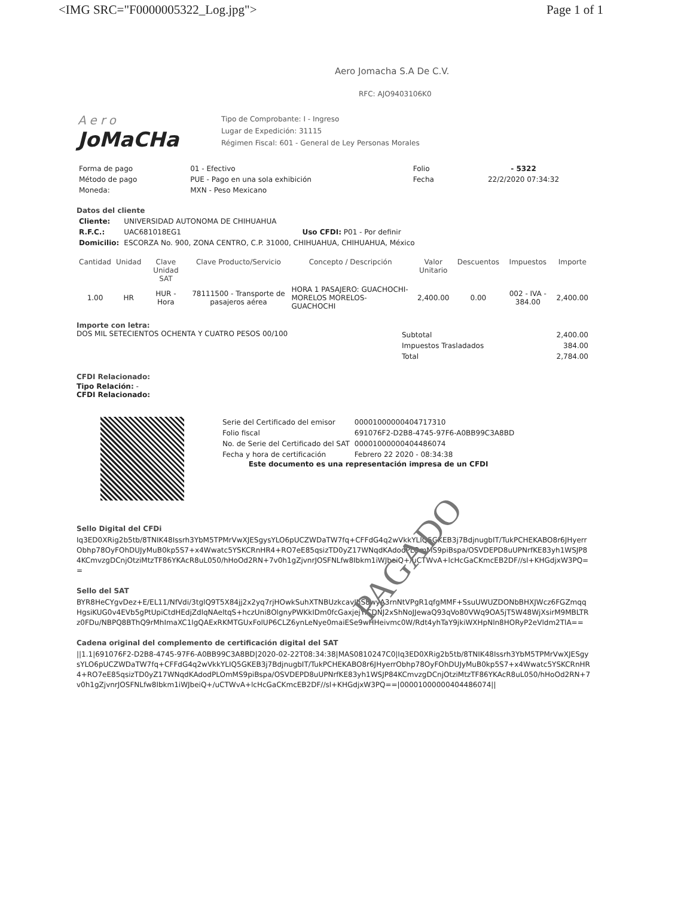<IMG SRC="F0000005322_Log.jpg"> Page 1 of 1
Aero
JoMaCHa
Aero Jomacha S.A De C.V.
RFC: AJO9403106K0
Tipo de Comprobante: I - Ingreso
Lugar de Expedición: 31115
Régimen Fiscal: 601 - General de Ley Personas Morales
| Forma de pago | 01 - Efectivo | Folio | - 5322 |
| Método de pago | PUE - Pago en una sola exhibición | Fecha | 22/2/2020 07:34:32 |
| Moneda: | MXN - Peso Mexicano | | |
Datos del cliente
| Cliente: | UNIVERSIDAD AUTONOMA DE CHIHUAHUA | |
| R.F.C.: | UAC681018EG1 | Uso CFDI: P01 - Por definir |
| Domicilio: | ESCORZA No. 900, ZONA CENTRO, C.P. 31000, CHIHUAHUA, CHIHUAHUA, México | |
| Cantidad | Unidad | Clave Unidad SAT | Clave Producto/Servicio | Concepto / Descripción | Valor Unitario | Descuentos | Impuestos | Importe |
| --- | --- | --- | --- | --- | --- | --- | --- | --- |
| 1.00 | HR | HUR - Hora | 78111500 - Transporte de pasajeros aérea | HORA 1 PASAJERO: GUACHOCHI-MORELOS MORELOS-GUACHOCHI | 2,400.00 | 0.00 | 002 - IVA - 384.00 | 2,400.00 |
Importe con letra:
DOS MIL SETECIENTOS OCHENTA Y CUATRO PESOS 00/100
| Subtotal | 2,400.00 |
| Impuestos Trasladados | 384.00 |
| Total | 2,784.00 |
CFDI Relacionado:
Tipo Relación: -
CFDI Relacionado:
| Serie del Certificado del emisor | 00001000000404717310 |
| Folio fiscal | 691076F2-D2B8-4745-97F6-A0BB99C3A8BD |
| No. de Serie del Certificado del SAT | 00001000000404486074 |
| Fecha y hora de certificación | Febrero 22 2020 - 08:34:38 |
Este documento es una representación impresa de un CFDI
Sello Digital del CFDi
Iq3ED0XRig2b5tb/8TNIK48Issrh3YbM5TPMrVwXJESgysYLO6pUCZWDaTW7fq+CFFdG4q2wVkkYLIQ5GKEB3j7BdjnugbIT/TukPCHEKABO8r6JHyerrObhp78OyFOhDUJyMuB0kp5S7+x4Wwatc5YSKCRnHR4+RO7eE85qsizTD0yZ17WNqdKAdodPLOmMS9piBspa/OSVDEPD8uUPNrfKE83yh1WSJP84KCmvzgDCnjOtziMtzTF86YKAcR8uL050/hHoOd2RN+7v0h1gZjvnrJOSFNLfw8Ibkm1iWJbeiQ+/uCTWvA+lcHcGaCKmcEB2DF//sl+KHGdjxW3PQ==
Sello del SAT
BYR8HeCYgvDez+E/EL11/NfVdi/3tglQ9T5X84jj2x2yq7rjHOwkSuhXTNBUzkcavIhS8wyA3rnNtVPgR1qfgMMF+SsuUWUZDONbBHXJWcz6FGZmqqHgsiKUG0v4EVb5gPtUpiCtdHEdjZdlqNAeltqS+hczUni8OlgnyPWKkIDm0fcGaxjejYiCDNJ2xShNoJJewaQ93qVo80VWq9OA5jT5W48WjXsirM9MBLTRz0FDu/NBPQ8BThQ9rMhImaXC1lgQAExRKMTGUxFolUP6CLZ6ynLeNye0maiESe9wHHeivmc0W/Rdt4yhTaY9jkiWXHpNln8HORyP2eVldm2TlA==
Cadena original del complemento de certificación digital del SAT
||1.1|691076F2-D2B8-4745-97F6-A0BB99C3A8BD|2020-02-22T08:34:38|MAS0810247C0|Iq3ED0XRig2b5tb/8TNIK48Issrh3YbM5TPMrVwXJESgysYLO6pUCZWDaTW7fq+CFFdG4q2wVkkYLIQ5GKEB3j7BdjnugbIT/TukPCHEKABO8r6JHyerrObhp78OyFOhDUJyMuB0kp5S7+x4Wwatc5YSKCRnHR4+RO7eE85qsizTD0yZ17WNqdKAdodPLOmMS9piBspa/OSVDEPD8uUPNrfKE83yh1WSJP84KCmvzgDCnjOtziMtzTF86YKAcR8uL050/hHoOd2RN+7v0h1gZjvnrJOSFNLfw8Ibkm1iWJbeiQ+/uCTWvA+lcHcGaCKmcEB2DF//sl+KHGdjxW3PQ==|00001000000404486074||
PAGADO